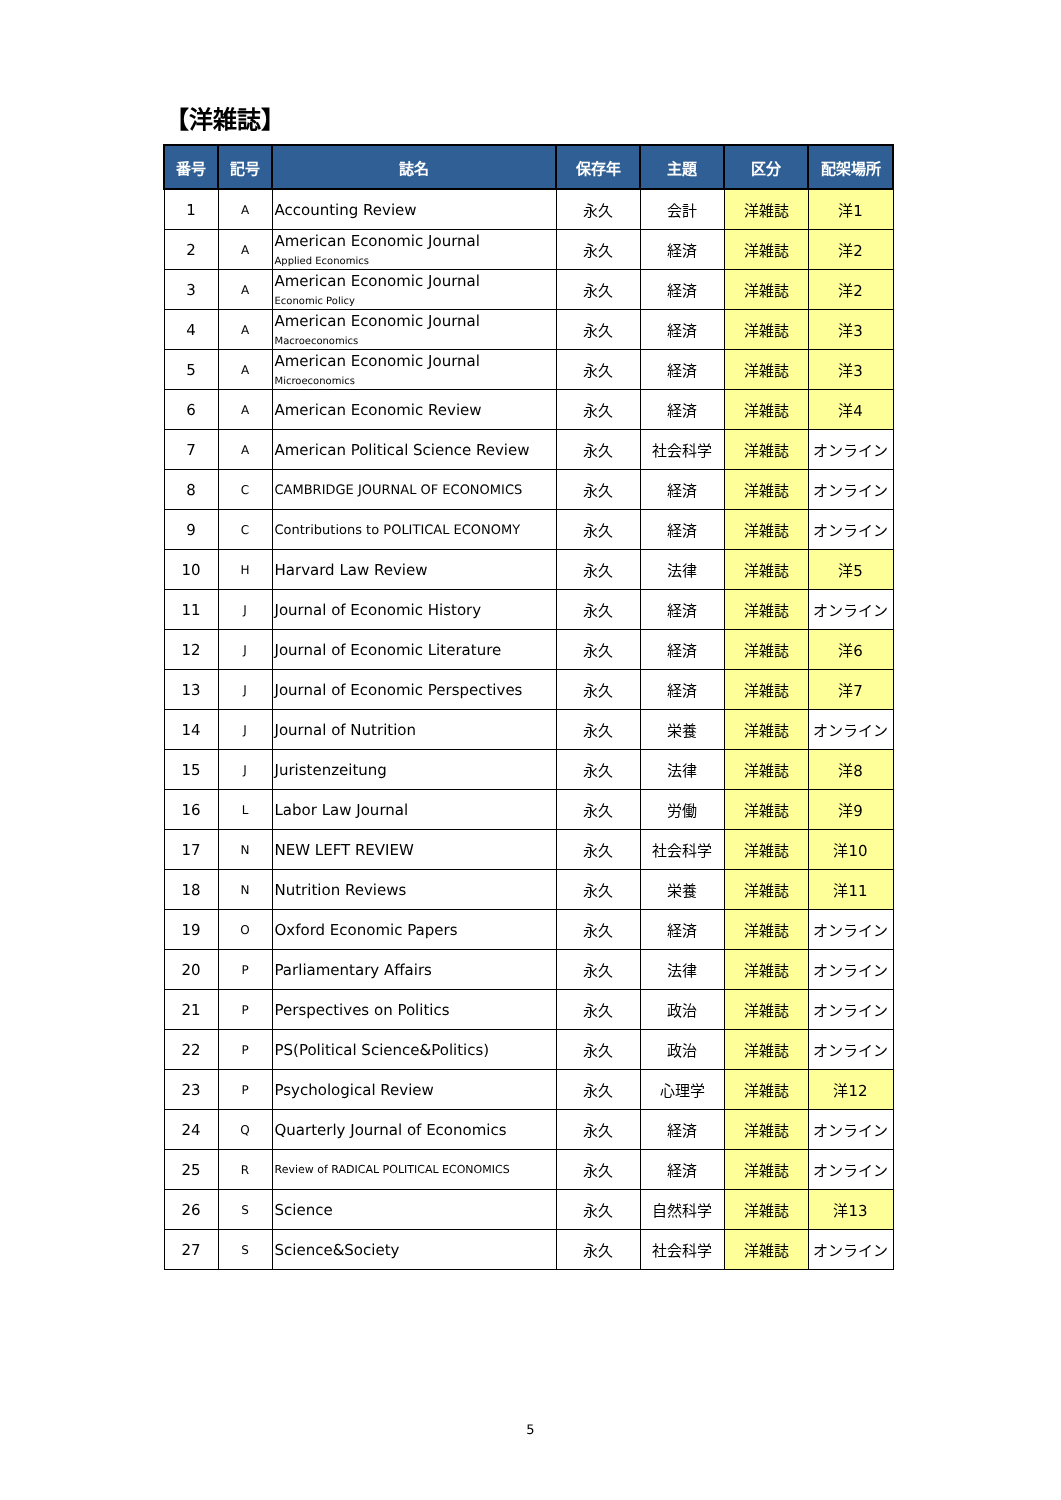【洋雑誌】
| 番号 | 記号 | 誌名 | 保存年 | 主題 | 区分 | 配架場所 |
| --- | --- | --- | --- | --- | --- | --- |
| 1 | A | Accounting Review | 永久 | 会計 | 洋雑誌 | 洋1 |
| 2 | A | American Economic Journal Applied Economics | 永久 | 経済 | 洋雑誌 | 洋2 |
| 3 | A | American Economic Journal Economic Policy | 永久 | 経済 | 洋雑誌 | 洋2 |
| 4 | A | American Economic Journal Macroeconomics | 永久 | 経済 | 洋雑誌 | 洋3 |
| 5 | A | American Economic Journal Microeconomics | 永久 | 経済 | 洋雑誌 | 洋3 |
| 6 | A | American Economic Review | 永久 | 経済 | 洋雑誌 | 洋4 |
| 7 | A | American Political Science Review | 永久 | 社会科学 | 洋雑誌 | オンライン |
| 8 | C | CAMBRIDGE JOURNAL OF ECONOMICS | 永久 | 経済 | 洋雑誌 | オンライン |
| 9 | C | Contributions to POLITICAL ECONOMY | 永久 | 経済 | 洋雑誌 | オンライン |
| 10 | H | Harvard Law Review | 永久 | 法律 | 洋雑誌 | 洋5 |
| 11 | J | Journal of Economic History | 永久 | 経済 | 洋雑誌 | オンライン |
| 12 | J | Journal of Economic Literature | 永久 | 経済 | 洋雑誌 | 洋6 |
| 13 | J | Journal of Economic Perspectives | 永久 | 経済 | 洋雑誌 | 洋7 |
| 14 | J | Journal of Nutrition | 永久 | 栄養 | 洋雑誌 | オンライン |
| 15 | J | Juristenzeitung | 永久 | 法律 | 洋雑誌 | 洋8 |
| 16 | L | Labor Law Journal | 永久 | 労働 | 洋雑誌 | 洋9 |
| 17 | N | NEW LEFT REVIEW | 永久 | 社会科学 | 洋雑誌 | 洋10 |
| 18 | N | Nutrition Reviews | 永久 | 栄養 | 洋雑誌 | 洋11 |
| 19 | O | Oxford Economic Papers | 永久 | 経済 | 洋雑誌 | オンライン |
| 20 | P | Parliamentary Affairs | 永久 | 法律 | 洋雑誌 | オンライン |
| 21 | P | Perspectives on Politics | 永久 | 政治 | 洋雑誌 | オンライン |
| 22 | P | PS(Political Science&Politics) | 永久 | 政治 | 洋雑誌 | オンライン |
| 23 | P | Psychological Review | 永久 | 心理学 | 洋雑誌 | 洋12 |
| 24 | Q | Quarterly Journal of Economics | 永久 | 経済 | 洋雑誌 | オンライン |
| 25 | R | Review of RADICAL POLITICAL ECONOMICS | 永久 | 経済 | 洋雑誌 | オンライン |
| 26 | S | Science | 永久 | 自然科学 | 洋雑誌 | 洋13 |
| 27 | S | Science&Society | 永久 | 社会科学 | 洋雑誌 | オンライン |
5